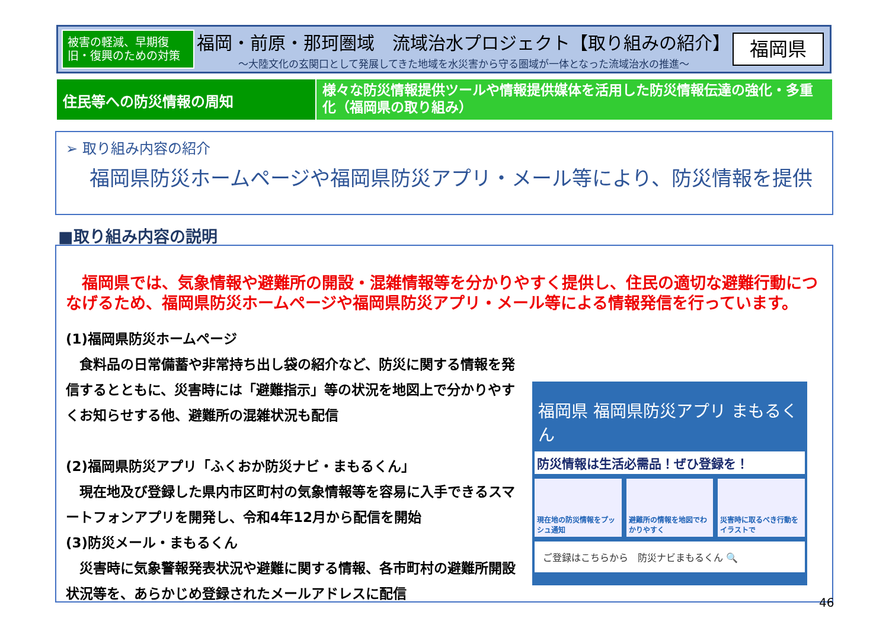被害の軽減、早期復旧・復興のための対策
福岡・前原・那珂圏域　流域治水プロジェクト【取り組みの紹介】
～大陸文化の玄関口として発展してきた地域を水災害から守る圏域が一体となった流域治水の推進～
福岡県
住民等への防災情報の周知
様々な防災情報提供ツールや情報提供媒体を活用した防災情報伝達の強化・多重化（福岡県の取り組み）
➢ 取り組み内容の紹介
福岡県防災ホームページや福岡県防災アプリ・メール等により、防災情報を提供
■取り組み内容の説明
　福岡県では、気象情報や避難所の開設・混雑情報等を分かりやすく提供し、住民の適切な避難行動につなげるため、福岡県防災ホームページや福岡県防災アプリ・メール等による情報発信を行っています。
(1)福岡県防災ホームページ
　食料品の日常備蓄や非常持ち出し袋の紹介など、防災に関する情報を発信するとともに、災害時には「避難指示」等の状況を地図上で分かりやすくお知らせする他、避難所の混雑状況も配信
(2)福岡県防災アプリ「ふくおか防災ナビ・まもるくん」
　現在地及び登録した県内市区町村の気象情報等を容易に入手できるスマートフォンアプリを開発し、令和4年12月から配信を開始
(3)防災メール・まもるくん
　災害時に気象警報発表状況や避難に関する情報、各市町村の避難所開設状況等を、あらかじめ登録されたメールアドレスに配信
福岡県 福岡県防災アプリ まもるくん
防災情報は生活必需品！ぜひ登録を！
現在地の防災情報をプッシュ通知 避難所の情報を地図でわかりやすく 災害時に取るべき行動をイラストで
ご登録はこちらから　防災ナビまもるくん 🔍
46